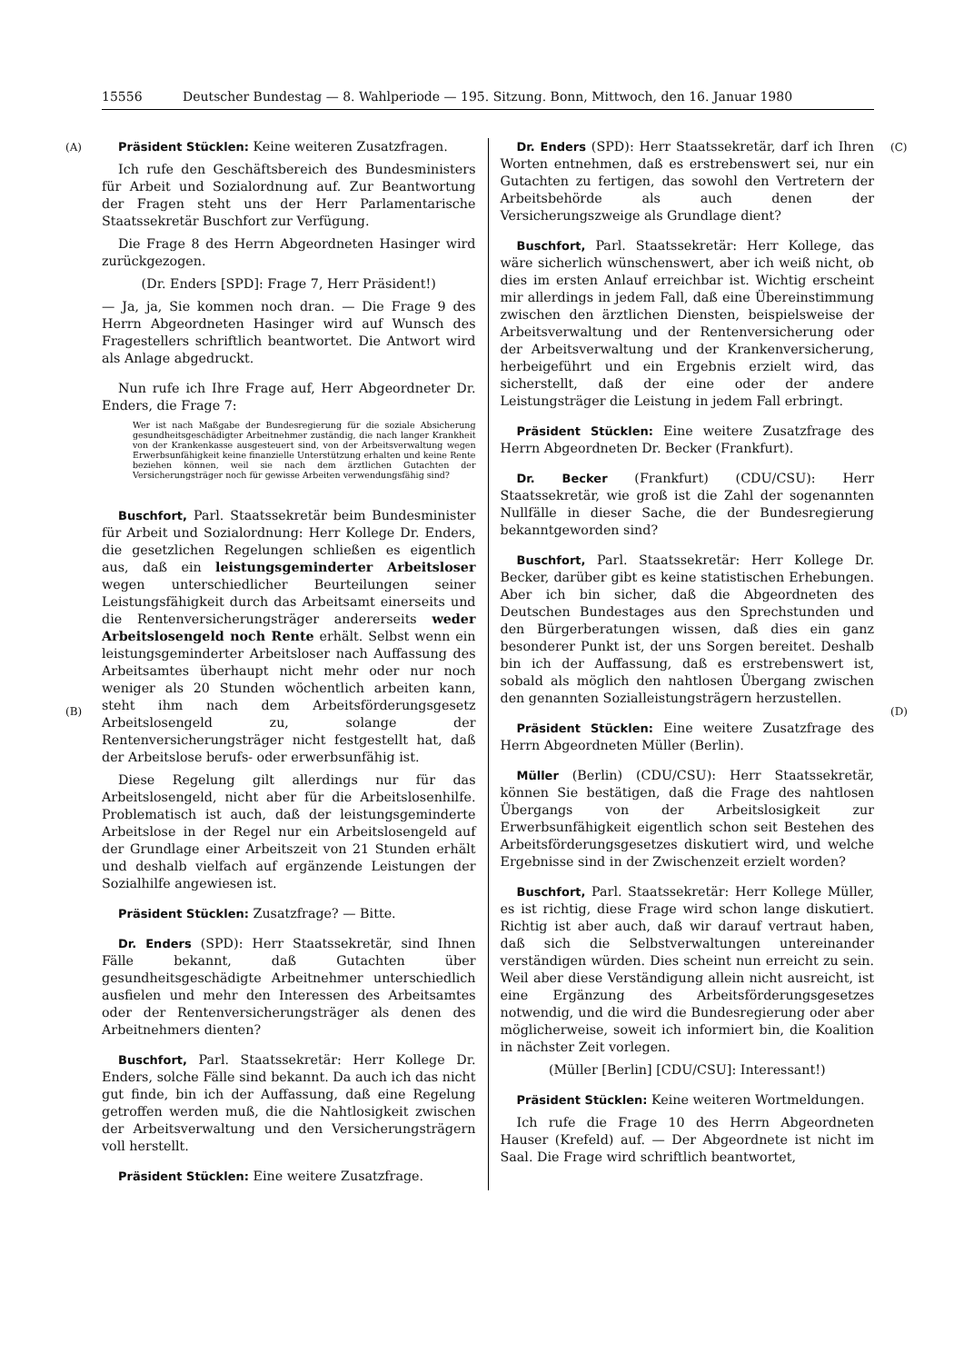15556 Deutscher Bundestag — 8. Wahlperiode — 195. Sitzung. Bonn, Mittwoch, den 16. Januar 1980
(A)
(B)
(C)
(D)
Präsident Stücklen: Keine weiteren Zusatzfragen.
Ich rufe den Geschäftsbereich des Bundesministers für Arbeit und Sozialordnung auf. Zur Beantwortung der Fragen steht uns der Herr Parlamentarische Staatssekretär Buschfort zur Verfügung.
Die Frage 8 des Herrn Abgeordneten Hasinger wird zurückgezogen.
(Dr. Enders [SPD]: Frage 7, Herr Präsident!)
— Ja, ja, Sie kommen noch dran. — Die Frage 9 des Herrn Abgeordneten Hasinger wird auf Wunsch des Fragestellers schriftlich beantwortet. Die Antwort wird als Anlage abgedruckt.
Nun rufe ich Ihre Frage auf, Herr Abgeordneter Dr. Enders, die Frage 7:
Wer ist nach Maßgabe der Bundesregierung für die soziale Absicherung gesundheitsgeschädigter Arbeitnehmer zuständig, die nach langer Krankheit von der Krankenkasse ausgesteuert sind, von der Arbeitsverwaltung wegen Erwerbsunfähigkeit keine finanzielle Unterstützung erhalten und keine Rente beziehen können, weil sie nach dem ärztlichen Gutachten der Versicherungsträger noch für gewisse Arbeiten verwendungsfähig sind?
Buschfort, Parl. Staatssekretär beim Bundesminister für Arbeit und Sozialordnung: Herr Kollege Dr. Enders, die gesetzlichen Regelungen schließen es eigentlich aus, daß ein leistungsgeminderter Arbeitsloser wegen unterschiedlicher Beurteilungen seiner Leistungsfähigkeit durch das Arbeitsamt einerseits und die Rentenversicherungsträger andererseits weder Arbeitslosengeld noch Rente erhält. Selbst wenn ein leistungsgeminderter Arbeitsloser nach Auffassung des Arbeitsamtes überhaupt nicht mehr oder nur noch weniger als 20 Stunden wöchentlich arbeiten kann, steht ihm nach dem Arbeitsförderungsgesetz Arbeitslosengeld zu, solange der Rentenversicherungsträger nicht festgestellt hat, daß der Arbeitslose berufs- oder erwerbsunfähig ist.
Diese Regelung gilt allerdings nur für das Arbeitslosengeld, nicht aber für die Arbeitslosenhilfe. Problematisch ist auch, daß der leistungsgeminderte Arbeitslose in der Regel nur ein Arbeitslosengeld auf der Grundlage einer Arbeitszeit von 21 Stunden erhält und deshalb vielfach auf ergänzende Leistungen der Sozialhilfe angewiesen ist.
Präsident Stücklen: Zusatzfrage? — Bitte.
Dr. Enders (SPD): Herr Staatssekretär, sind Ihnen Fälle bekannt, daß Gutachten über gesundheitsgeschädigte Arbeitnehmer unterschiedlich ausfielen und mehr den Interessen des Arbeitsamtes oder der Rentenversicherungsträger als denen des Arbeitnehmers dienten?
Buschfort, Parl. Staatssekretär: Herr Kollege Dr. Enders, solche Fälle sind bekannt. Da auch ich das nicht gut finde, bin ich der Auffassung, daß eine Regelung getroffen werden muß, die die Nahtlosigkeit zwischen der Arbeitsverwaltung und den Versicherungsträgern voll herstellt.
Präsident Stücklen: Eine weitere Zusatzfrage.
Dr. Enders (SPD): Herr Staatssekretär, darf ich Ihren Worten entnehmen, daß es erstrebenswert sei, nur ein Gutachten zu fertigen, das sowohl den Vertretern der Arbeitsbehörde als auch denen der Versicherungszweige als Grundlage dient?
Buschfort, Parl. Staatssekretär: Herr Kollege, das wäre sicherlich wünschenswert, aber ich weiß nicht, ob dies im ersten Anlauf erreichbar ist. Wichtig erscheint mir allerdings in jedem Fall, daß eine Übereinstimmung zwischen den ärztlichen Diensten, beispielsweise der Arbeitsverwaltung und der Rentenversicherung oder der Arbeitsverwaltung und der Krankenversicherung, herbeigeführt und ein Ergebnis erzielt wird, das sicherstellt, daß der eine oder der andere Leistungsträger die Leistung in jedem Fall erbringt.
Präsident Stücklen: Eine weitere Zusatzfrage des Herrn Abgeordneten Dr. Becker (Frankfurt).
Dr. Becker (Frankfurt) (CDU/CSU): Herr Staatssekretär, wie groß ist die Zahl der sogenannten Nullfälle in dieser Sache, die der Bundesregierung bekanntgeworden sind?
Buschfort, Parl. Staatssekretär: Herr Kollege Dr. Becker, darüber gibt es keine statistischen Erhebungen. Aber ich bin sicher, daß die Abgeordneten des Deutschen Bundestages aus den Sprechstunden und den Bürgerberatungen wissen, daß dies ein ganz besonderer Punkt ist, der uns Sorgen bereitet. Deshalb bin ich der Auffassung, daß es erstrebenswert ist, sobald als möglich den nahtlosen Übergang zwischen den genannten Sozialleistungsträgern herzustellen.
Präsident Stücklen: Eine weitere Zusatzfrage des Herrn Abgeordneten Müller (Berlin).
Müller (Berlin) (CDU/CSU): Herr Staatssekretär, können Sie bestätigen, daß die Frage des nahtlosen Übergangs von der Arbeitslosigkeit zur Erwerbsunfähigkeit eigentlich schon seit Bestehen des Arbeitsförderungsgesetzes diskutiert wird, und welche Ergebnisse sind in der Zwischenzeit erzielt worden?
Buschfort, Parl. Staatssekretär: Herr Kollege Müller, es ist richtig, diese Frage wird schon lange diskutiert. Richtig ist aber auch, daß wir darauf vertraut haben, daß sich die Selbstverwaltungen untereinander verständigen würden. Dies scheint nun erreicht zu sein. Weil aber diese Verständigung allein nicht ausreicht, ist eine Ergänzung des Arbeitsförderungsgesetzes notwendig, und die wird die Bundesregierung oder aber möglicherweise, soweit ich informiert bin, die Koalition in nächster Zeit vorlegen.
(Müller [Berlin] [CDU/CSU]: Interessant!)
Präsident Stücklen: Keine weiteren Wortmeldungen.
Ich rufe die Frage 10 des Herrn Abgeordneten Hauser (Krefeld) auf. — Der Abgeordnete ist nicht im Saal. Die Frage wird schriftlich beantwortet,